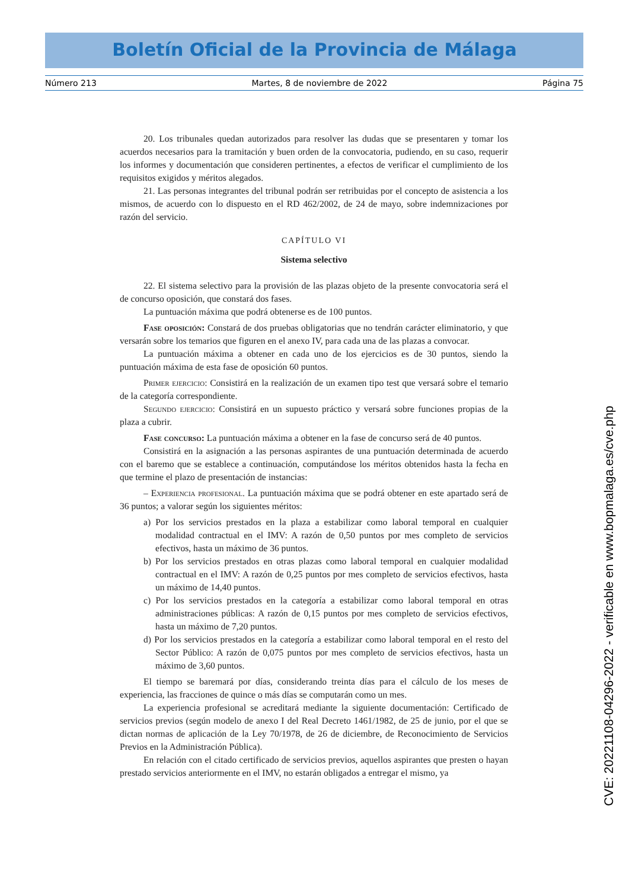Boletín Oficial de la Provincia de Málaga
Número 213 Martes, 8 de noviembre de 2022 Página 75
20. Los tribunales quedan autorizados para resolver las dudas que se presentaren y tomar los acuerdos necesarios para la tramitación y buen orden de la convocatoria, pudiendo, en su caso, requerir los informes y documentación que consideren pertinentes, a efectos de verificar el cumplimiento de los requisitos exigidos y méritos alegados.
21. Las personas integrantes del tribunal podrán ser retribuidas por el concepto de asistencia a los mismos, de acuerdo con lo dispuesto en el RD 462/2002, de 24 de mayo, sobre indemnizaciones por razón del servicio.
CAPÍTULO VI
Sistema selectivo
22. El sistema selectivo para la provisión de las plazas objeto de la presente convocatoria será el de concurso oposición, que constará dos fases.
La puntuación máxima que podrá obtenerse es de 100 puntos.
Fase oposición: Constará de dos pruebas obligatorias que no tendrán carácter eliminatorio, y que versarán sobre los temarios que figuren en el anexo IV, para cada una de las plazas a convocar.
La puntuación máxima a obtener en cada uno de los ejercicios es de 30 puntos, siendo la puntuación máxima de esta fase de oposición 60 puntos.
Primer ejercicio: Consistirá en la realización de un examen tipo test que versará sobre el temario de la categoría correspondiente.
Segundo ejercicio: Consistirá en un supuesto práctico y versará sobre funciones propias de la plaza a cubrir.
Fase concurso: La puntuación máxima a obtener en la fase de concurso será de 40 puntos.
Consistirá en la asignación a las personas aspirantes de una puntuación determinada de acuerdo con el baremo que se establece a continuación, computándose los méritos obtenidos hasta la fecha en que termine el plazo de presentación de instancias:
– Experiencia profesional. La puntuación máxima que se podrá obtener en este apartado será de 36 puntos; a valorar según los siguientes méritos:
a) Por los servicios prestados en la plaza a estabilizar como laboral temporal en cualquier modalidad contractual en el IMV: A razón de 0,50 puntos por mes completo de servicios efectivos, hasta un máximo de 36 puntos.
b) Por los servicios prestados en otras plazas como laboral temporal en cualquier modalidad contractual en el IMV: A razón de 0,25 puntos por mes completo de servicios efectivos, hasta un máximo de 14,40 puntos.
c) Por los servicios prestados en la categoría a estabilizar como laboral temporal en otras administraciones públicas: A razón de 0,15 puntos por mes completo de servicios efectivos, hasta un máximo de 7,20 puntos.
d) Por los servicios prestados en la categoría a estabilizar como laboral temporal en el resto del Sector Público: A razón de 0,075 puntos por mes completo de servicios efectivos, hasta un máximo de 3,60 puntos.
El tiempo se baremará por días, considerando treinta días para el cálculo de los meses de experiencia, las fracciones de quince o más días se computarán como un mes.
La experiencia profesional se acreditará mediante la siguiente documentación: Certificado de servicios previos (según modelo de anexo I del Real Decreto 1461/1982, de 25 de junio, por el que se dictan normas de aplicación de la Ley 70/1978, de 26 de diciembre, de Reconocimiento de Servicios Previos en la Administración Pública).
En relación con el citado certificado de servicios previos, aquellos aspirantes que presten o hayan prestado servicios anteriormente en el IMV, no estarán obligados a entregar el mismo, ya
CVE: 20221108-04296-2022 - verificable en www.bopmalaga.es/cve.php